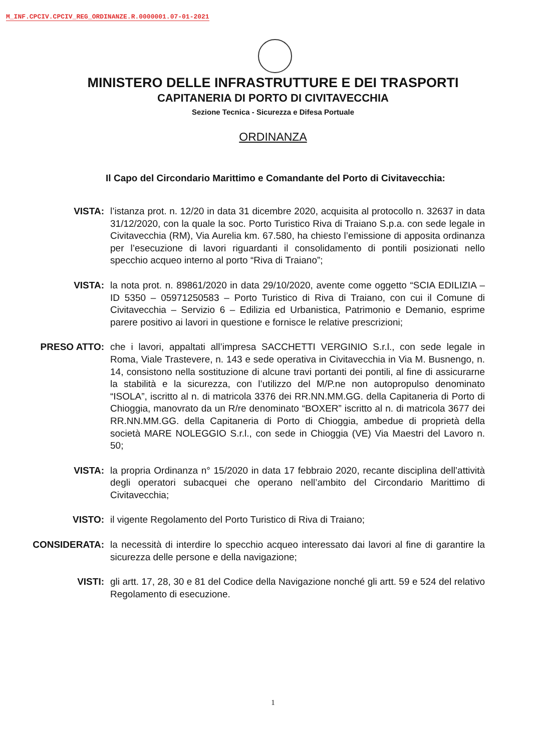M_INF.CPCIV.CPCIV_REG_ORDINANZE.R.0000001.07-01-2021
MINISTERO DELLE INFRASTRUTTURE E DEI TRASPORTI
CAPITANERIA DI PORTO DI CIVITAVECCHIA
Sezione Tecnica - Sicurezza e Difesa Portuale
ORDINANZA
Il Capo del Circondario Marittimo e Comandante del Porto di Civitavecchia:
VISTA: l’istanza prot. n. 12/20 in data 31 dicembre 2020, acquisita al protocollo n. 32637 in data 31/12/2020, con la quale la soc. Porto Turistico Riva di Traiano S.p.a. con sede legale in Civitavecchia (RM), Via Aurelia km. 67.580, ha chiesto l’emissione di apposita ordinanza per l’esecuzione di lavori riguardanti il consolidamento di pontili posizionati nello specchio acqueo interno al porto “Riva di Traiano”;
VISTA: la nota prot. n. 89861/2020 in data 29/10/2020, avente come oggetto “SCIA EDILIZIA – ID 5350 – 05971250583 – Porto Turistico di Riva di Traiano, con cui il Comune di Civitavecchia – Servizio 6 – Edilizia ed Urbanistica, Patrimonio e Demanio, esprime parere positivo ai lavori in questione e fornisce le relative prescrizioni;
PRESO ATTO: che i lavori, appaltati all’impresa SACCHETTI VERGINIO S.r.l., con sede legale in Roma, Viale Trastevere, n. 143 e sede operativa in Civitavecchia in Via M. Busnengo, n. 14, consistono nella sostituzione di alcune travi portanti dei pontili, al fine di assicurarne la stabilità e la sicurezza, con l’utilizzo del M/P.ne non autopropulso denominato “ISOLA”, iscritto al n. di matricola 3376 dei RR.NN.MM.GG. della Capitaneria di Porto di Chioggia, manovrato da un R/re denominato “BOXER” iscritto al n. di matricola 3677 dei RR.NN.MM.GG. della Capitaneria di Porto di Chioggia, ambedue di proprietà della società MARE NOLEGGIO S.r.l., con sede in Chioggia (VE) Via Maestri del Lavoro n. 50;
VISTA: la propria Ordinanza n° 15/2020 in data 17 febbraio 2020, recante disciplina dell’attività degli operatori subacquei che operano nell’ambito del Circondario Marittimo di Civitavecchia;
VISTO: il vigente Regolamento del Porto Turistico di Riva di Traiano;
CONSIDERATA: la necessità di interdire lo specchio acqueo interessato dai lavori al fine di garantire la sicurezza delle persone e della navigazione;
VISTI: gli artt. 17, 28, 30 e 81 del Codice della Navigazione nonché gli artt. 59 e 524 del relativo Regolamento di esecuzione.
1